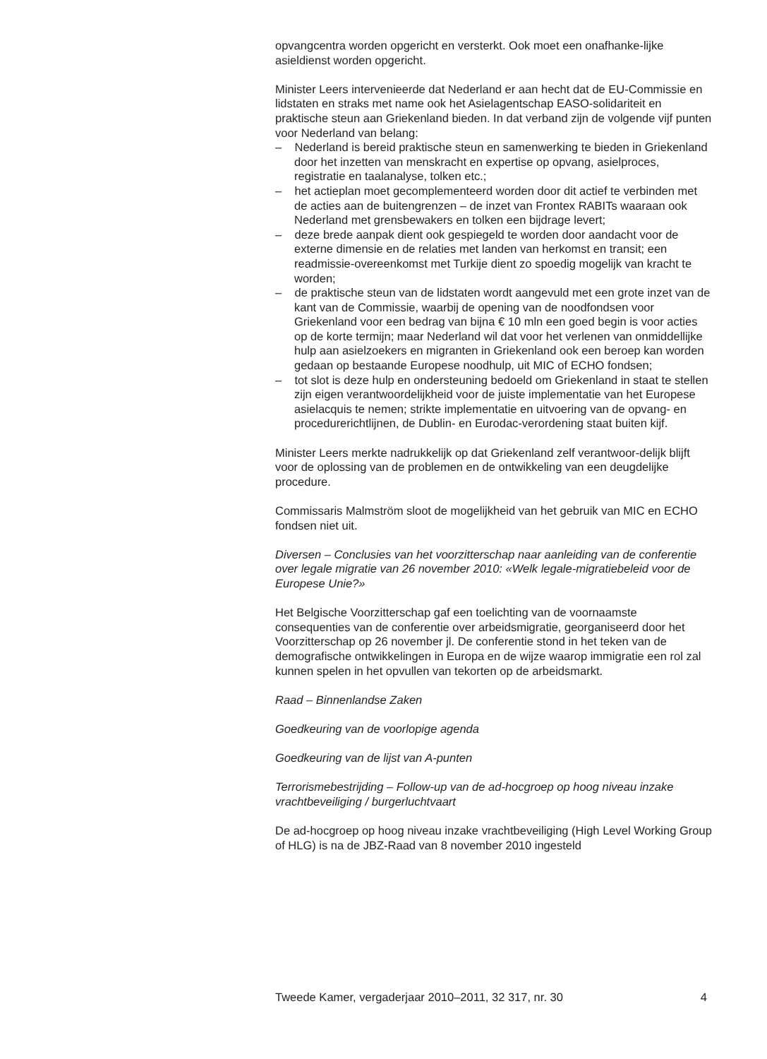opvangcentra worden opgericht en versterkt. Ook moet een onafhanke-lijke asieldienst worden opgericht.
Minister Leers intervenieerde dat Nederland er aan hecht dat de EU-Commissie en lidstaten en straks met name ook het Asielagentschap EASO-solidariteit en praktische steun aan Griekenland bieden. In dat verband zijn de volgende vijf punten voor Nederland van belang:
– Nederland is bereid praktische steun en samenwerking te bieden in Griekenland door het inzetten van menskracht en expertise op opvang, asielproces, registratie en taalanalyse, tolken etc.;
– het actieplan moet gecomplementeerd worden door dit actief te verbinden met de acties aan de buitengrenzen – de inzet van Frontex RABITs waaraan ook Nederland met grensbewakers en tolken een bijdrage levert;
– deze brede aanpak dient ook gespiegeld te worden door aandacht voor de externe dimensie en de relaties met landen van herkomst en transit; een readmissie-overeenkomst met Turkije dient zo spoedig mogelijk van kracht te worden;
– de praktische steun van de lidstaten wordt aangevuld met een grote inzet van de kant van de Commissie, waarbij de opening van de noodfondsen voor Griekenland voor een bedrag van bijna € 10 mln een goed begin is voor acties op de korte termijn; maar Nederland wil dat voor het verlenen van onmiddellijke hulp aan asielzoekers en migranten in Griekenland ook een beroep kan worden gedaan op bestaande Europese noodhulp, uit MIC of ECHO fondsen;
– tot slot is deze hulp en ondersteuning bedoeld om Griekenland in staat te stellen zijn eigen verantwoordelijkheid voor de juiste implementatie van het Europese asielacquis te nemen; strikte implementatie en uitvoering van de opvang- en procedurerichtlijnen, de Dublin- en Eurodac-verordening staat buiten kijf.
Minister Leers merkte nadrukkelijk op dat Griekenland zelf verantwoor-delijk blijft voor de oplossing van de problemen en de ontwikkeling van een deugdelijke procedure.
Commissaris Malmström sloot de mogelijkheid van het gebruik van MIC en ECHO fondsen niet uit.
Diversen – Conclusies van het voorzitterschap naar aanleiding van de conferentie over legale migratie van 26 november 2010: «Welk legale-migratiebeleid voor de Europese Unie?»
Het Belgische Voorzitterschap gaf een toelichting van de voornaamste consequenties van de conferentie over arbeidsmigratie, georganiseerd door het Voorzitterschap op 26 november jl. De conferentie stond in het teken van de demografische ontwikkelingen in Europa en de wijze waarop immigratie een rol zal kunnen spelen in het opvullen van tekorten op de arbeidsmarkt.
Raad – Binnenlandse Zaken
Goedkeuring van de voorlopige agenda
Goedkeuring van de lijst van A-punten
Terrorismebestrijding – Follow-up van de ad-hocgroep op hoog niveau inzake vrachtbeveiliging / burgerluchtvaart
De ad-hocgroep op hoog niveau inzake vrachtbeveiliging (High Level Working Group of HLG) is na de JBZ-Raad van 8 november 2010 ingesteld
Tweede Kamer, vergaderjaar 2010–2011, 32 317, nr. 30 4